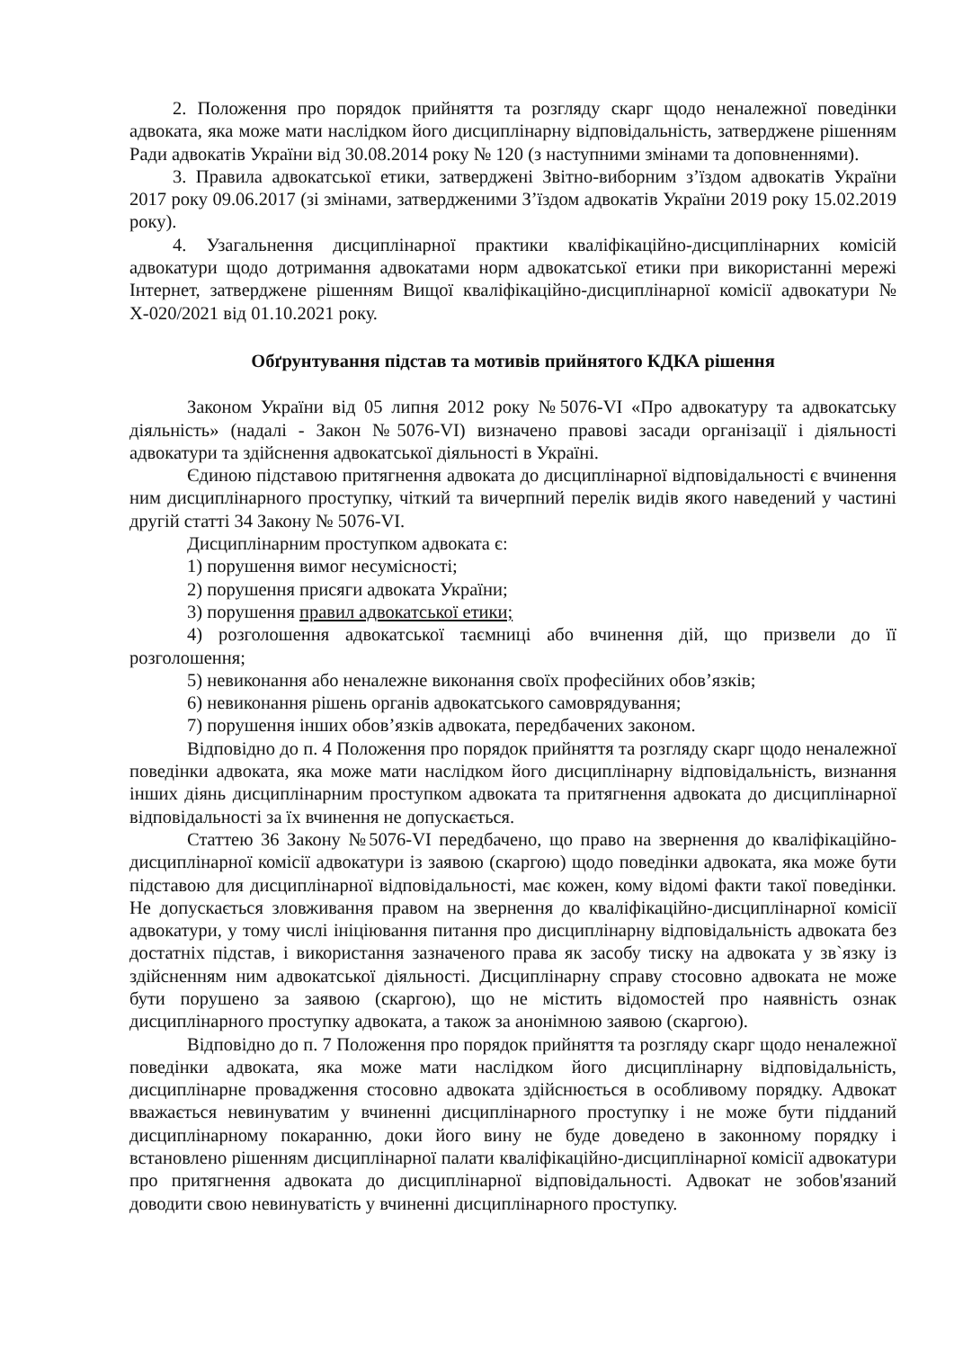2. Положення про порядок прийняття та розгляду скарг щодо неналежної поведінки адвоката, яка може мати наслідком його дисциплінарну відповідальність, затверджене рішенням Ради адвокатів України від 30.08.2014 року № 120 (з наступними змінами та доповненнями).
3. Правила адвокатської етики, затверджені Звітно-виборним з’їздом адвокатів України 2017 року 09.06.2017 (зі змінами, затвердженими З’їздом адвокатів України 2019 року 15.02.2019 року).
4. Узагальнення дисциплінарної практики кваліфікаційно-дисциплінарних комісій адвокатури щодо дотримання адвокатами норм адвокатської етики при використанні мережі Інтернет, затверджене рішенням Вищої кваліфікаційно-дисциплінарної комісії адвокатури № Х-020/2021 від 01.10.2021 року.
Обґрунтування підстав та мотивів прийнятого КДКА рішення
Законом України від 05 липня 2012 року №5076-VI «Про адвокатуру та адвокатську діяльність» (надалі - Закон №5076-VI) визначено правові засади організації і діяльності адвокатури та здійснення адвокатської діяльності в Україні.
Єдиною підставою притягнення адвоката до дисциплінарної відповідальності є вчинення ним дисциплінарного проступку, чіткий та вичерпний перелік видів якого наведений у частині другій статті 34 Закону № 5076-VI.
Дисциплінарним проступком адвоката є:
1) порушення вимог несумісності;
2) порушення присяги адвоката України;
3) порушення правил адвокатської етики;
4) розголошення адвокатської таємниці або вчинення дій, що призвели до її розголошення;
5) невиконання або неналежне виконання своїх професійних обов’язків;
6) невиконання рішень органів адвокатського самоврядування;
7) порушення інших обов’язків адвоката, передбачених законом.
Відповідно до п. 4 Положення про порядок прийняття та розгляду скарг щодо неналежної поведінки адвоката, яка може мати наслідком його дисциплінарну відповідальність, визнання інших діянь дисциплінарним проступком адвоката та притягнення адвоката до дисциплінарної відповідальності за їх вчинення не допускається.
Статтею 36 Закону №5076-VI передбачено, що право на звернення до кваліфікаційно-дисциплінарної комісії адвокатури із заявою (скаргою) щодо поведінки адвоката, яка може бути підставою для дисциплінарної відповідальності, має кожен, кому відомі факти такої поведінки. Не допускається зловживання правом на звернення до кваліфікаційно-дисциплінарної комісії адвокатури, у тому числі ініціювання питання про дисциплінарну відповідальність адвоката без достатніх підстав, і використання зазначеного права як засобу тиску на адвоката у зв`язку із здійсненням ним адвокатської діяльності. Дисциплінарну справу стосовно адвоката не може бути порушено за заявою (скаргою), що не містить відомостей про наявність ознак дисциплінарного проступку адвоката, а також за анонімною заявою (скаргою).
Відповідно до п. 7 Положення про порядок прийняття та розгляду скарг щодо неналежної поведінки адвоката, яка може мати наслідком його дисциплінарну відповідальність, дисциплінарне провадження стосовно адвоката здійснюється в особливому порядку. Адвокат вважається невинуватим у вчиненні дисциплінарного проступку і не може бути підданий дисциплінарному покаранню, доки його вину не буде доведено в законному порядку і встановлено рішенням дисциплінарної палати кваліфікаційно-дисциплінарної комісії адвокатури про притягнення адвоката до дисциплінарної відповідальності. Адвокат не зобов'язаний доводити свою невинуватість у вчиненні дисциплінарного проступку.